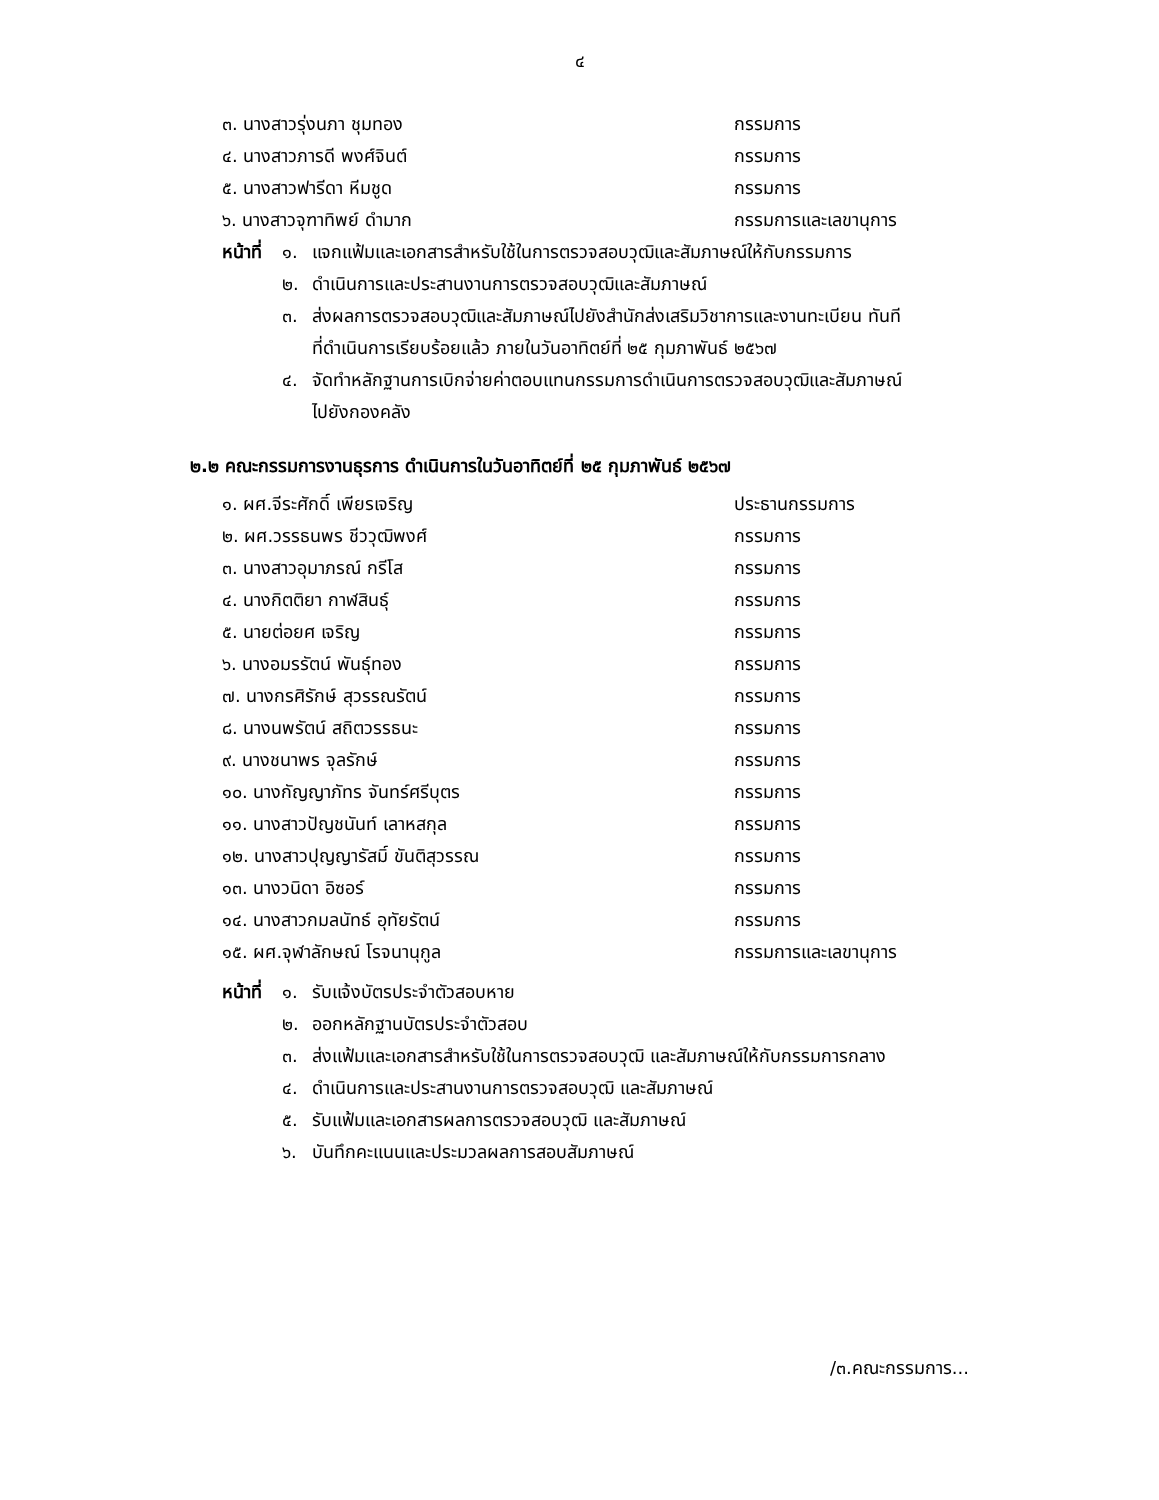๔
๓. นางสาวรุ่งนภา ชุมทอง กรรมการ
๔. นางสาวภารดี พงศ์จินต์ กรรมการ
๕. นางสาวฟารีดา หีมชูด กรรมการ
๖. นางสาวจุฑาทิพย์ ดำมาก กรรมการและเลขานุการ
หน้าที่
๑. แจกแฟ้มและเอกสารสำหรับใช้ในการตรวจสอบวุฒิและสัมภาษณ์ให้กับกรรมการ
๒. ดำเนินการและประสานงานการตรวจสอบวุฒิและสัมภาษณ์
๓. ส่งผลการตรวจสอบวุฒิและสัมภาษณ์ไปยังสำนักส่งเสริมวิชาการและงานทะเบียน ทันที
ที่ดำเนินการเรียบร้อยแล้ว ภายในวันอาทิตย์ที่ ๒๕ กุมภาพันธ์ ๒๕๖๗
๔. จัดทำหลักฐานการเบิกจ่ายค่าตอบแทนกรรมการดำเนินการตรวจสอบวุฒิและสัมภาษณ์
ไปยังกองคลัง
๒.๒ คณะกรรมการงานธุรการ ดำเนินการในวันอาทิตย์ที่ ๒๕ กุมภาพันธ์ ๒๕๖๗
๑. ผศ.จีระศักดิ์ เพียรเจริญ ประธานกรรมการ
๒. ผศ.วรรธนพร ชีววุฒิพงศ์ กรรมการ
๓. นางสาวอุมาภรณ์ กรีโส กรรมการ
๔. นางกิตติยา กาฬสินธุ์ กรรมการ
๕. นายต่อยศ เจริญ กรรมการ
๖. นางอมรรัตน์ พันธุ์ทอง กรรมการ
๗. นางกรศิรักษ์ สุวรรณรัตน์ กรรมการ
๘. นางนพรัตน์ สถิตวรรธนะ กรรมการ
๙. นางชนาพร จุลรักษ์ กรรมการ
๑๐. นางกัญญาภัทร จันทร์ศรีบุตร กรรมการ
๑๑. นางสาวปัญชนันท์ เลาหสกุล กรรมการ
๑๒. นางสาวปุญญารัสมิ์ ขันติสุวรรณ กรรมการ
๑๓. นางวนิดา อิซอร์ กรรมการ
๑๔. นางสาวกมลนัทธ์ อุทัยรัตน์ กรรมการ
๑๕. ผศ.จุฬาลักษณ์ โรจนานุกูล กรรมการและเลขานุการ
หน้าที่
๑. รับแจ้งบัตรประจำตัวสอบหาย
๒. ออกหลักฐานบัตรประจำตัวสอบ
๓. ส่งแฟ้มและเอกสารสำหรับใช้ในการตรวจสอบวุฒิ และสัมภาษณ์ให้กับกรรมการกลาง
๔. ดำเนินการและประสานงานการตรวจสอบวุฒิ และสัมภาษณ์
๕. รับแฟ้มและเอกสารผลการตรวจสอบวุฒิ และสัมภาษณ์
๖. บันทึกคะแนนและประมวลผลการสอบสัมภาษณ์
/๓.คณะกรรมการ...